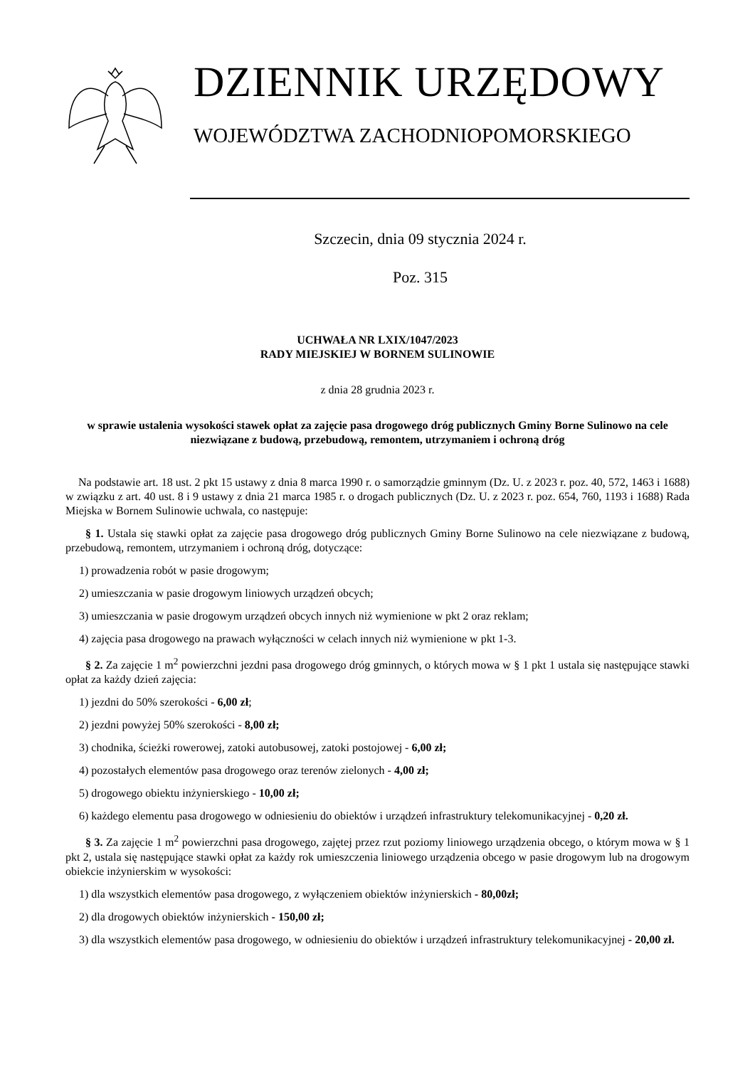DZIENNIK URZĘDOWY
WOJEWÓDZTWA ZACHODNIOPOMORSKIEGO
Szczecin, dnia 09 stycznia 2024 r.
Poz. 315
UCHWAŁA NR LXIX/1047/2023
RADY MIEJSKIEJ W BORNEM SULINOWIE
z dnia 28 grudnia 2023 r.
w sprawie ustalenia wysokości stawek opłat za zajęcie pasa drogowego dróg publicznych Gminy Borne Sulinowo na cele niezwiązane z budową, przebudową, remontem, utrzymaniem i ochroną dróg
Na podstawie art. 18 ust. 2 pkt 15 ustawy z dnia 8 marca 1990 r. o samorządzie gminnym (Dz. U. z 2023 r. poz. 40, 572, 1463 i 1688) w związku z art. 40 ust. 8 i 9 ustawy z dnia 21 marca 1985 r. o drogach publicznych (Dz. U. z 2023 r. poz. 654, 760, 1193 i 1688) Rada Miejska w Bornem Sulinowie uchwala, co następuje:
§ 1. Ustala się stawki opłat za zajęcie pasa drogowego dróg publicznych Gminy Borne Sulinowo na cele niezwiązane z budową, przebudową, remontem, utrzymaniem i ochroną dróg, dotyczące:
1) prowadzenia robót w pasie drogowym;
2) umieszczania w pasie drogowym liniowych urządzeń obcych;
3) umieszczania w pasie drogowym urządzeń obcych innych niż wymienione w pkt 2 oraz reklam;
4) zajęcia pasa drogowego na prawach wyłączności w celach innych niż wymienione w pkt 1-3.
§ 2. Za zajęcie 1 m<sup>2</sup> powierzchni jezdni pasa drogowego dróg gminnych, o których mowa w § 1 pkt 1 ustala się następujące stawki opłat za każdy dzień zajęcia:
1) jezdni do 50% szerokości - 6,00 zł;
2) jezdni powyżej 50% szerokości - 8,00 zł;
3) chodnika, ścieżki rowerowej, zatoki autobusowej, zatoki postojowej - 6,00 zł;
4) pozostałych elementów pasa drogowego oraz terenów zielonych - 4,00 zł;
5) drogowego obiektu inżynierskiego - 10,00 zł;
6) każdego elementu pasa drogowego w odniesieniu do obiektów i urządzeń infrastruktury telekomunikacyjnej - 0,20 zł.
§ 3. Za zajęcie 1 m<sup>2</sup> powierzchni pasa drogowego, zajętej przez rzut poziomy liniowego urządzenia obcego, o którym mowa w § 1 pkt 2, ustala się następujące stawki opłat za każdy rok umieszczenia liniowego urządzenia obcego w pasie drogowym lub na drogowym obiekcie inżynierskim w wysokości:
1) dla wszystkich elementów pasa drogowego, z wyłączeniem obiektów inżynierskich - 80,00zł;
2) dla drogowych obiektów inżynierskich - 150,00 zł;
3) dla wszystkich elementów pasa drogowego, w odniesieniu do obiektów i urządzeń infrastruktury telekomunikacyjnej - 20,00 zł.